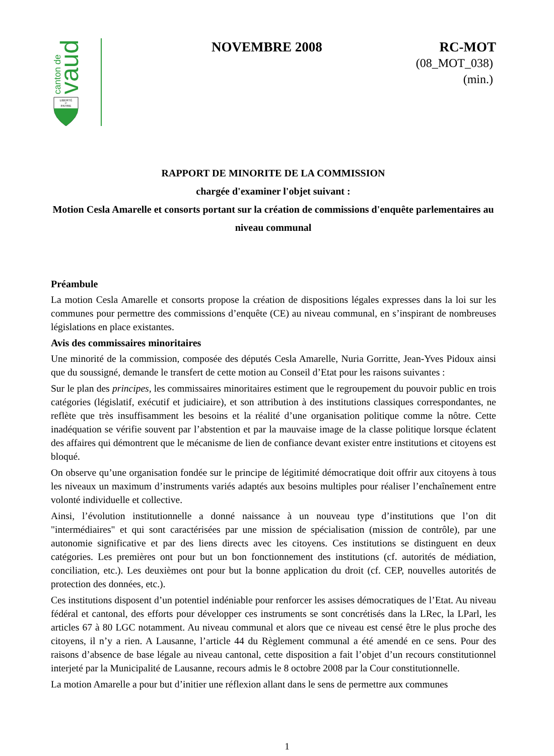canton de
vaud
LIBERTÉ
ET
PATRIE
NOVEMBRE 2008 RC-MOT
(08_MOT_038)
(min.)
RAPPORT DE MINORITE DE LA COMMISSION
chargée d'examiner l'objet suivant :
Motion Cesla Amarelle et consorts portant sur la création de commissions d'enquête parlementaires au niveau communal
Préambule
La motion Cesla Amarelle et consorts propose la création de dispositions légales expresses dans la loi sur les communes pour permettre des commissions d’enquête (CE) au niveau communal, en s’inspirant de nombreuses législations en place existantes.
Avis des commissaires minoritaires
Une minorité de la commission, composée des députés Cesla Amarelle, Nuria Gorritte, Jean-Yves Pidoux ainsi que du soussigné, demande le transfert de cette motion au Conseil d’Etat pour les raisons suivantes :
Sur le plan des principes, les commissaires minoritaires estiment que le regroupement du pouvoir public en trois catégories (législatif, exécutif et judiciaire), et son attribution à des institutions classiques correspondantes, ne reflète que très insuffisamment les besoins et la réalité d’une organisation politique comme la nôtre. Cette inadéquation se vérifie souvent par l’abstention et par la mauvaise image de la classe politique lorsque éclatent des affaires qui démontrent que le mécanisme de lien de confiance devant exister entre institutions et citoyens est bloqué.
On observe qu’une organisation fondée sur le principe de légitimité démocratique doit offrir aux citoyens à tous les niveaux un maximum d’instruments variés adaptés aux besoins multiples pour réaliser l’enchaînement entre volonté individuelle et collective.
Ainsi, l’évolution institutionnelle a donné naissance à un nouveau type d’institutions que l’on dit "intermédiaires" et qui sont caractérisées par une mission de spécialisation (mission de contrôle), par une autonomie significative et par des liens directs avec les citoyens. Ces institutions se distinguent en deux catégories. Les premières ont pour but un bon fonctionnement des institutions (cf. autorités de médiation, conciliation, etc.). Les deuxièmes ont pour but la bonne application du droit (cf. CEP, nouvelles autorités de protection des données, etc.).
Ces institutions disposent d’un potentiel indéniable pour renforcer les assises démocratiques de l’Etat. Au niveau fédéral et cantonal, des efforts pour développer ces instruments se sont concrétisés dans la LRec, la LParl, les articles 67 à 80 LGC notamment. Au niveau communal et alors que ce niveau est censé être le plus proche des citoyens, il n’y a rien. A Lausanne, l’article 44 du Règlement communal a été amendé en ce sens. Pour des raisons d’absence de base légale au niveau cantonal, cette disposition a fait l’objet d’un recours constitutionnel interjeté par la Municipalité de Lausanne, recours admis le 8 octobre 2008 par la Cour constitutionnelle.
La motion Amarelle a pour but d’initier une réflexion allant dans le sens de permettre aux communes
1